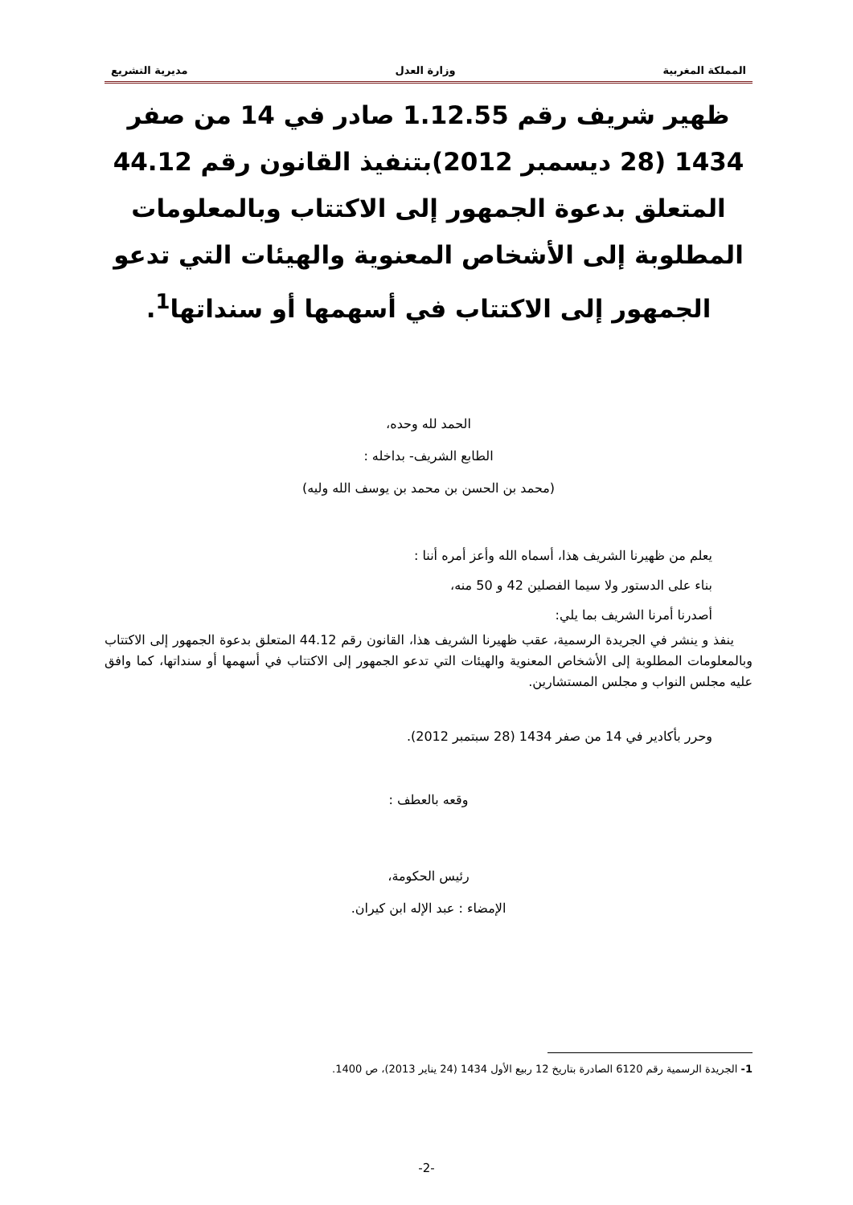المملكة المغربية وزارة العدل مديرية التشريع
ظهير شريف رقم 1.12.55 صادر في 14 من صفر 1434 (28 ديسمبر 2012)بتنفيذ القانون رقم 44.12 المتعلق بدعوة الجمهور إلى الاكتتاب وبالمعلومات المطلوبة إلى الأشخاص المعنوية والهيئات التي تدعو الجمهور إلى الاكتتاب في أسهمها أو سنداتها<sup>1</sup>.
الحمد لله وحده،
الطابع الشريف- بداخله :
(محمد بن الحسن بن محمد بن يوسف الله وليه)
يعلم من ظهيرنا الشريف هذا، أسماه الله وأعز أمره أننا :
بناء على الدستور ولا سيما الفصلين 42 و 50 منه،
أصدرنا أمرنا الشريف بما يلي:
ينفذ و ينشر في الجريدة الرسمية، عقب ظهيرنا الشريف هذا، القانون رقم 44.12 المتعلق بدعوة الجمهور إلى الاكتتاب وبالمعلومات المطلوبة إلى الأشخاص المعنوية والهيئات التي تدعو الجمهور إلى الاكتتاب في أسهمها أو سنداتها، كما وافق عليه مجلس النواب و مجلس المستشارين.
وحرر بأكادير في 14 من صفر 1434 (28 سبتمبر 2012).
وقعه بالعطف :
رئيس الحكومة،
الإمضاء : عبد الإله ابن كيران.
1- الجريدة الرسمية رقم 6120 الصادرة بتاريخ 12 ربيع الأول 1434 (24 يناير 2013)، ص 1400.
-2-